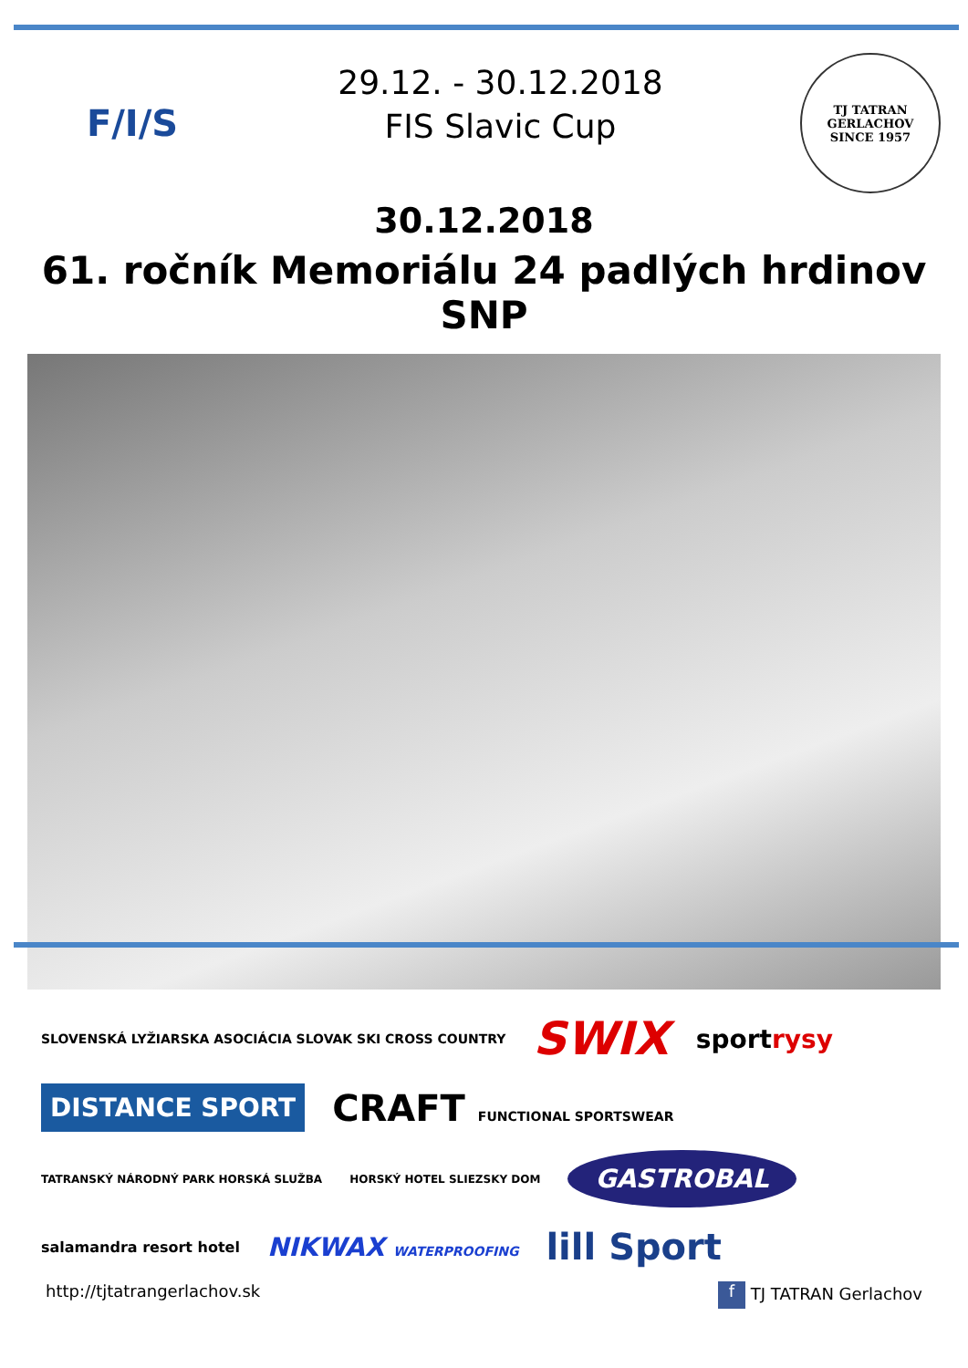F/I/S
29.12. - 30.12.2018
FIS Slavic Cup
TJ TATRAN GERLACHOV
SINCE 1957
30.12.2018
61. ročník Memoriálu 24 padlých hrdinov SNP
SLOVENSKÁ LYŽIARSKA ASOCIÁCIA SLOVAK SKI CROSS COUNTRY SWIX sportrysy DISTANCE SPORT CRAFT FUNCTIONAL SPORTSWEAR TATRANSKÝ NÁRODNÝ PARK HORSKÁ SLUŽBA HORSKÝ HOTEL SLIEZSKY DOM GASTROBAL salamandra resort hotel NIKWAX WATERPROOFING lill Sport
http://tjtatrangerlachov.sk f TJ TATRAN Gerlachov